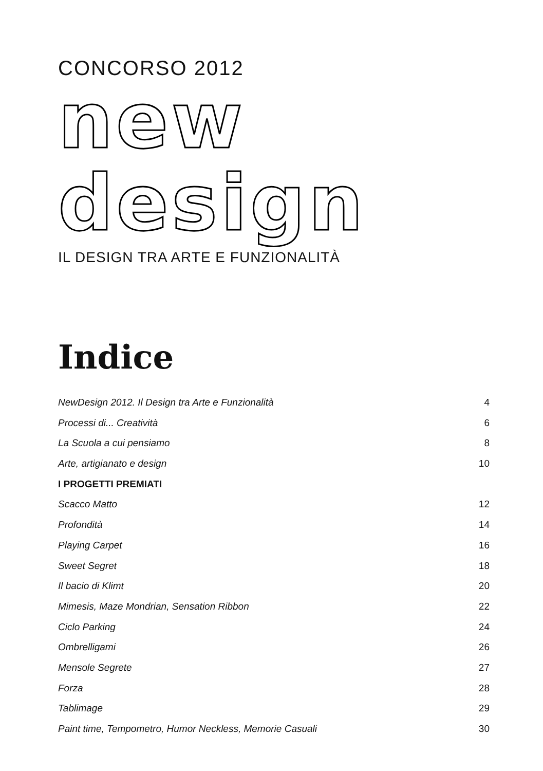CONCORSO 2012
new
design
IL DESIGN TRA ARTE E FUNZIONALITÀ
Indice
NewDesign 2012. Il Design tra Arte e Funzionalità 4
Processi di... Creatività 6
La Scuola a cui pensiamo 8
Arte, artigianato e design 10
I PROGETTI PREMIATI
Scacco Matto 12
Profondità 14
Playing Carpet 16
Sweet Segret 18
Il bacio di Klimt 20
Mimesis, Maze Mondrian, Sensation Ribbon 22
Ciclo Parking 24
Ombrelligami 26
Mensole Segrete 27
Forza 28
Tablimage 29
Paint time, Tempometro, Humor Neckless, Memorie Casuali 30